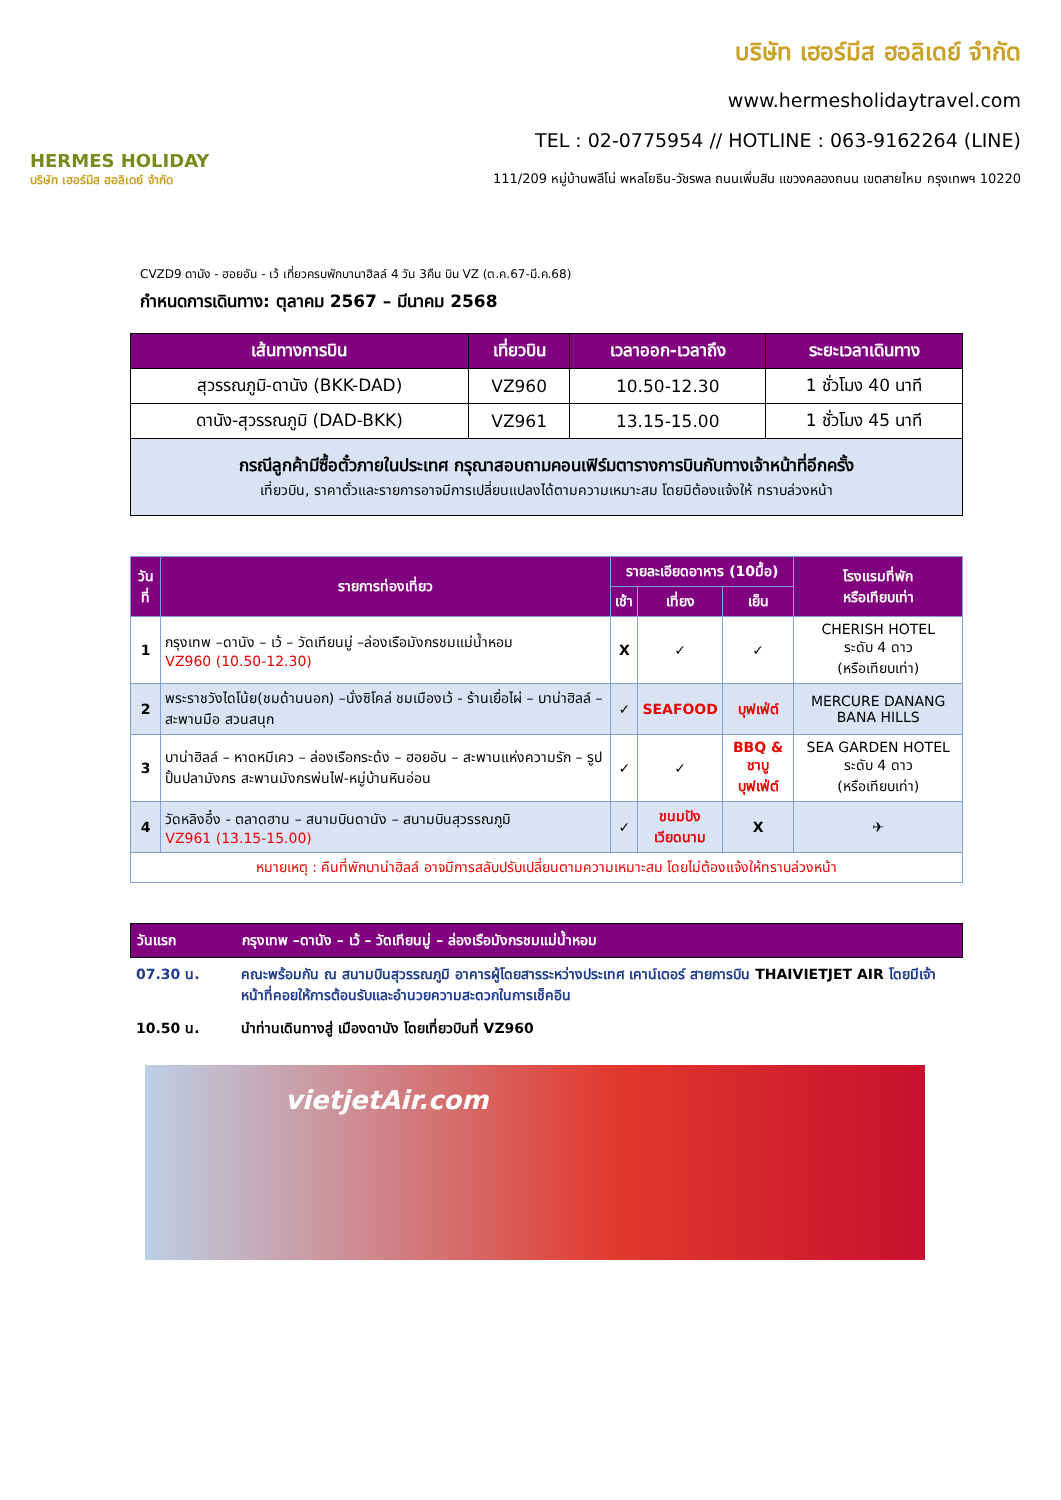HERMES HOLIDAY
บริษัท เฮอร์มีส ฮอลิเดย์ จำกัด
บริษัท เฮอร์มีส ฮอลิเดย์ จำกัด
www.hermesholidaytravel.com
TEL : 02-0775954 // HOTLINE : 063-9162264 (LINE)
111/209 หมู่บ้านพลีโน่ พหลโยธิน-วัชรพล ถนนเพิ่มสิน แขวงคลองถนน เขตสายไหม กรุงเทพฯ 10220
CVZD9 ดานัง - ฮอยอัน - เว้ เที่ยวครบพักบานาฮิลล์ 4 วัน 3คืน บิน VZ (ต.ค.67-มี.ค.68)
กำหนดการเดินทาง: ตุลาคม 2567 – มีนาคม 2568
| เส้นทางการบิน | เที่ยวบิน | เวลาออก-เวลาถึง | ระยะเวลาเดินทาง |
| --- | --- | --- | --- |
| สุวรรณภูมิ-ดานัง (BKK-DAD) | VZ960 | 10.50-12.30 | 1 ชั่วโมง 40 นาที |
| ดานัง-สุวรรณภูมิ (DAD-BKK) | VZ961 | 13.15-15.00 | 1 ชั่วโมง 45 นาที |
| กรณีลูกค้ามีซื้อตั๋วภายในประเทศ กรุณาสอบถามคอนเฟิร์มตารางการบินกับทางเจ้าหน้าที่อีกครั้ง เที่ยวบิน, ราคาตั๋วและรายการอาจมีการเปลี่ยนแปลงได้ตามความเหมาะสม โดยมิต้องแจ้งให้ ทราบล่วงหน้า | | | |
| วันที่ | รายการท่องเที่ยว | รายละเอียดอาหาร (10มื้อ) | | | โรงแรมที่พัก หรือเทียบเท่า |
| --- | --- | --- | --- | --- | --- |
| | | เช้า | เที่ยง | เย็น | |
| 1 | กรุงเทพ –ดานัง – เว้ – วัดเทียนมู่ –ล่องเรือมังกรชมแม่น้ำหอม VZ960 (10.50-12.30) | X | ✓ | ✓ | CHERISH HOTEL ระดับ 4 ดาว (หรือเทียบเท่า) |
| 2 | พระราชวังไดโน้ย(ชมด้านนอก) –นั่งซิโคล่ ชมเมืองเว้ - ร้านเยื่อไผ่ – บาน่าฮิลล์ – สะพานมือ สวนสนุก | ✓ | SEAFOOD | บุฟเฟ่ต์ | MERCURE DANANG BANA HILLS |
| 3 | บาน่าฮิลล์ – หาดหมีเคว – ล่องเรือกระด้ง – ฮอยอัน – สะพานแห่งความรัก – รูปปั้นปลามังกร สะพานมังกรพ่นไฟ-หมู่บ้านหินอ่อน | ✓ | ✓ | BBQ & ชาบู บุฟเฟ่ต์ | SEA GARDEN HOTEL ระดับ 4 ดาว (หรือเทียบเท่า) |
| 4 | วัดหลิงอึ๋ง - ตลาดฮาน – สนามบินดานัง – สนามบินสุวรรณภูมิ VZ961 (13.15-15.00) | ✓ | ขนมปัง เวียดนาม | X | ✈ |
| หมายเหตุ : คืนที่พักบาน่าฮิลล์ อาจมีการสลับปรับเปลี่ยนตามความเหมาะสม โดยไม่ต้องแจ้งให้ทราบล่วงหน้า | | | | | |
วันแรก กรุงเทพ –ดานัง – เว้ – วัดเทียนมู่ – ล่องเรือมังกรชมแม่น้ำหอม
07.30 น. คณะพร้อมกัน ณ สนามบินสุวรรณภูมิ อาคารผู้โดยสารระหว่างประเทศ เคาน์เตอร์ สายการบิน THAIVIETJET AIR โดยมีเจ้าหน้าที่คอยให้การต้อนรับและอำนวยความสะดวกในการเช็คอิน
10.50 น. นำท่านเดินทางสู่ เมืองดานัง โดยเที่ยวบินที่ VZ960
vietjetAir.com